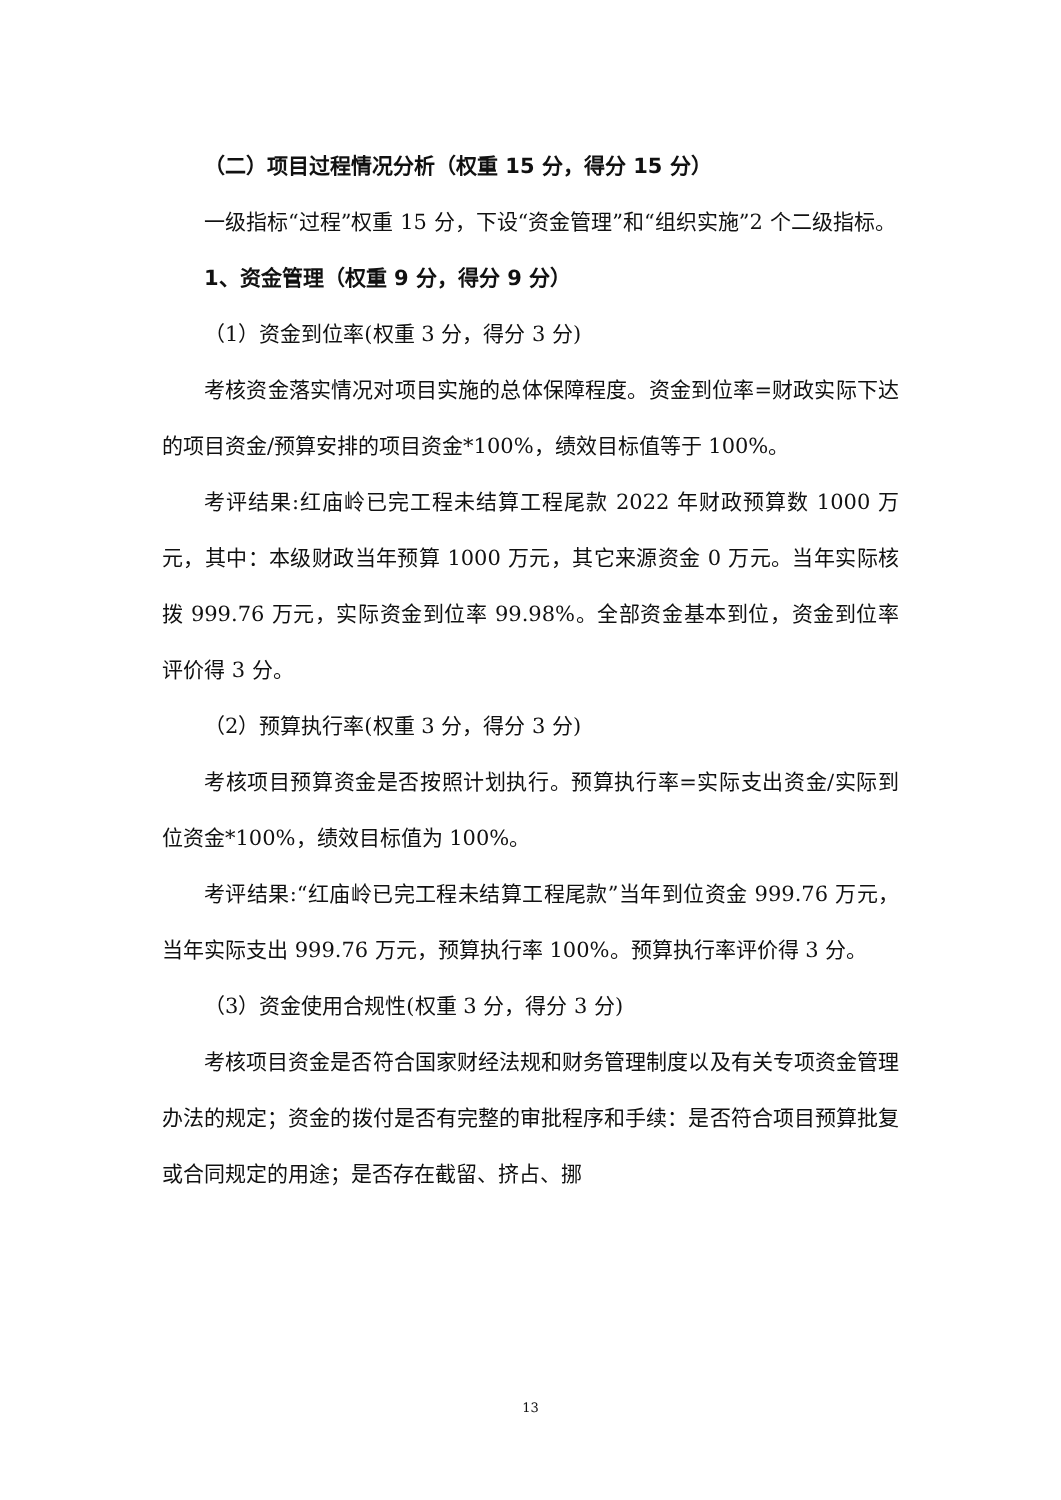（二）项目过程情况分析（权重 15 分，得分 15 分）
一级指标“过程”权重 15 分，下设“资金管理”和“组织实施”2 个二级指标。
1、资金管理（权重 9 分，得分 9 分）
（1）资金到位率(权重 3 分，得分 3 分)
考核资金落实情况对项目实施的总体保障程度。资金到位率=财政实际下达的项目资金/预算安排的项目资金*100%，绩效目标值等于 100%。
考评结果:红庙岭已完工程未结算工程尾款 2022 年财政预算数 1000 万元，其中：本级财政当年预算 1000 万元，其它来源资金 0 万元。当年实际核拨 999.76 万元，实际资金到位率 99.98%。全部资金基本到位，资金到位率评价得 3 分。
（2）预算执行率(权重 3 分，得分 3 分)
考核项目预算资金是否按照计划执行。预算执行率=实际支出资金/实际到位资金*100%，绩效目标值为 100%。
考评结果:“红庙岭已完工程未结算工程尾款”当年到位资金 999.76 万元，当年实际支出 999.76 万元，预算执行率 100%。预算执行率评价得 3 分。
（3）资金使用合规性(权重 3 分，得分 3 分)
考核项目资金是否符合国家财经法规和财务管理制度以及有关专项资金管理办法的规定；资金的拨付是否有完整的审批程序和手续：是否符合项目预算批复或合同规定的用途；是否存在截留、挤占、挪
13